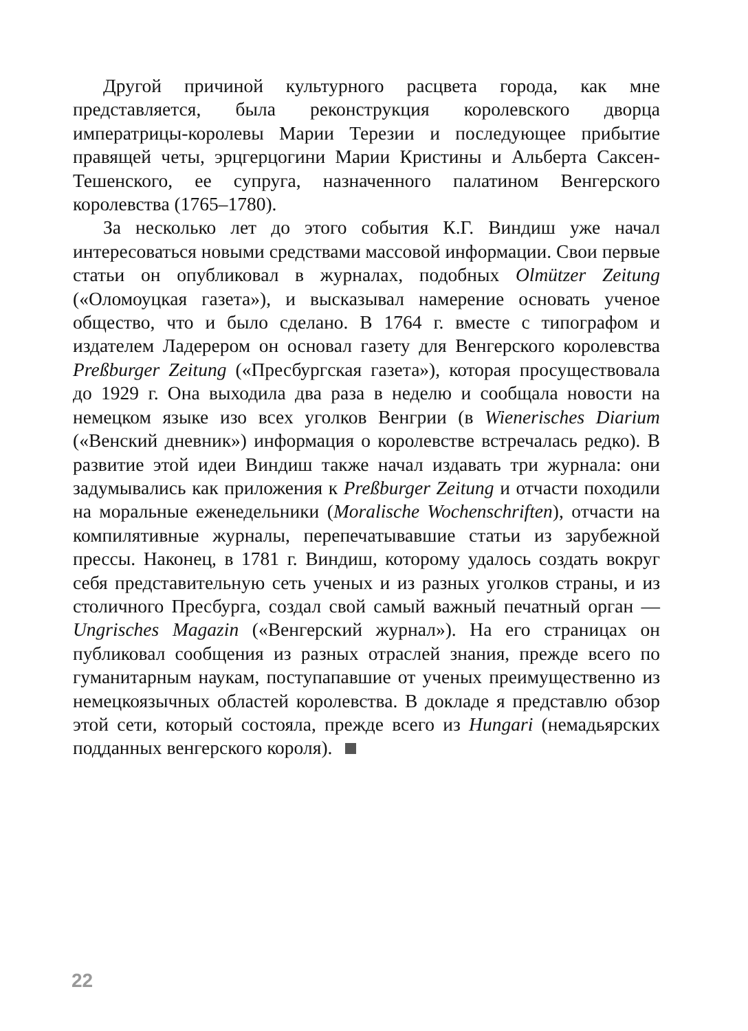Другой причиной культурного расцвета города, как мне представляется, была реконструкция королевского дворца императрицы-королевы Марии Терезии и последующее прибытие правящей четы, эрцгерцогини Марии Кристины и Альберта Саксен-Тешенского, ее супруга, назначенного палатином Венгерского королевства (1765–1780).
За несколько лет до этого события К.Г. Виндиш уже начал интересоваться новыми средствами массовой информации. Свои первые статьи он опубликовал в журналах, подобных Olmützer Zeitung («Оломоуцкая газета»), и высказывал намерение основать ученое общество, что и было сделано. В 1764 г. вместе с типографом и издателем Ладерером он основал газету для Венгерского королевства Preßburger Zeitung («Пресбургская газета»), которая просуществовала до 1929 г. Она выходила два раза в неделю и сообщала новости на немецком языке изо всех уголков Венгрии (в Wienerisches Diarium («Венский дневник») информация о королевстве встречалась редко). В развитие этой идеи Виндиш также начал издавать три журнала: они задумывались как приложения к Preßburger Zeitung и отчасти походили на моральные еженедельники (Moralische Wochenschriften), отчасти на компилятивные журналы, перепечатывавшие статьи из зарубежной прессы. Наконец, в 1781 г. Виндиш, которому удалось создать вокруг себя представительную сеть ученых и из разных уголков страны, и из столичного Пресбурга, создал свой самый важный печатный орган — Ungrisches Magazin («Венгерский журнал»). На его страницах он публиковал сообщения из разных отраслей знания, прежде всего по гуманитарным наукам, поступапавшие от ученых преимущественно из немецкоязычных областей королевства. В докладе я представлю обзор этой сети, который состояла, прежде всего из Hungari (немадьярских подданных венгерского короля).
22